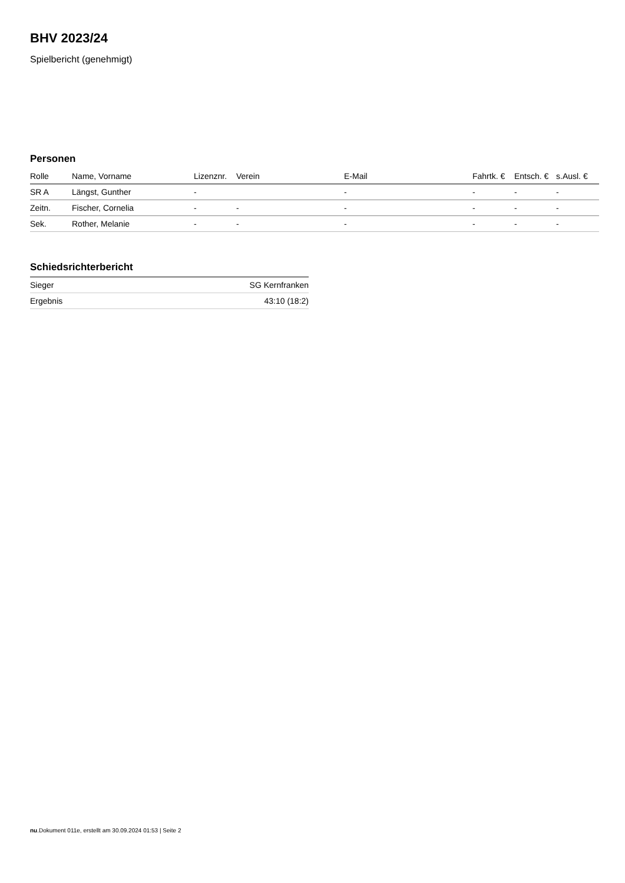BHV 2023/24
Spielbericht (genehmigt)
Personen
| Rolle | Name, Vorname | Lizenznr. | Verein | E-Mail | Fahrtk. € | Entsch. € | s.Ausl. € |
| --- | --- | --- | --- | --- | --- | --- | --- |
| SR A | Längst, Gunther | - | | - | - | - | - |
| Zeitn. | Fischer, Cornelia | - | - | - | - | - | - |
| Sek. | Rother, Melanie | - | - | - | - | - | - |
Schiedsrichterbericht
| Sieger | SG Kernfranken |
| Ergebnis | 43:10 (18:2) |
nu.Dokument 011e, erstellt am 30.09.2024 01:53 | Seite 2